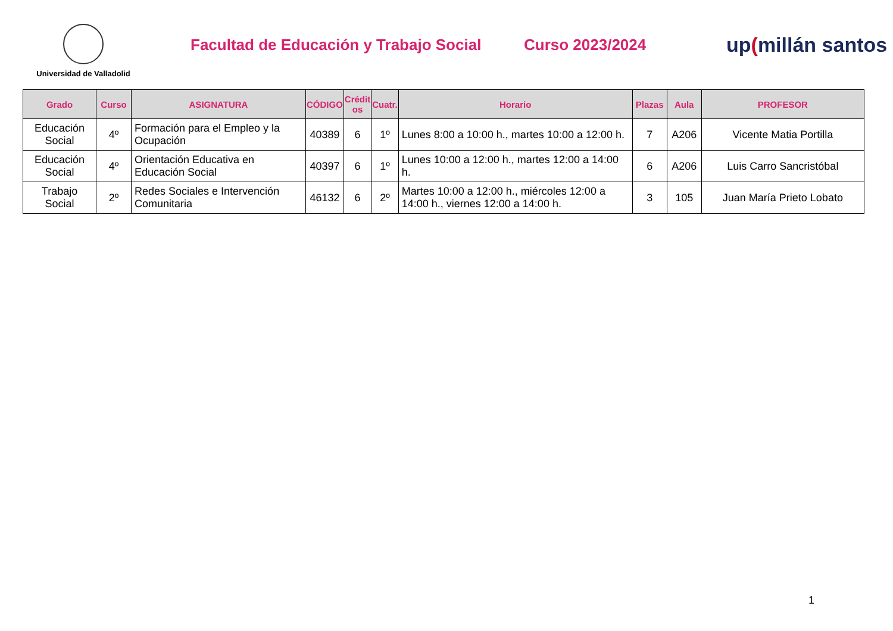Universidad de Valladolid
Facultad de Educación y Trabajo Social
Curso 2023/2024
up(millán santos
| Grado | Curso | ASIGNATURA | CÓDIGO | Crédit os | Cuatr. | Horario | Plazas | Aula | PROFESOR |
| --- | --- | --- | --- | --- | --- | --- | --- | --- | --- |
| Educación Social | 4º | Formación para el Empleo y la Ocupación | 40389 | 6 | 1º | Lunes 8:00 a 10:00 h., martes 10:00 a 12:00 h. | 7 | A206 | Vicente Matia Portilla |
| Educación Social | 4º | Orientación Educativa en Educación Social | 40397 | 6 | 1º | Lunes 10:00 a 12:00 h., martes 12:00 a 14:00 h. | 6 | A206 | Luis Carro Sancristóbal |
| Trabajo Social | 2º | Redes Sociales e Intervención Comunitaria | 46132 | 6 | 2º | Martes 10:00 a 12:00 h., miércoles 12:00 a 14:00 h., viernes 12:00 a 14:00 h. | 3 | 105 | Juan María Prieto Lobato |
1